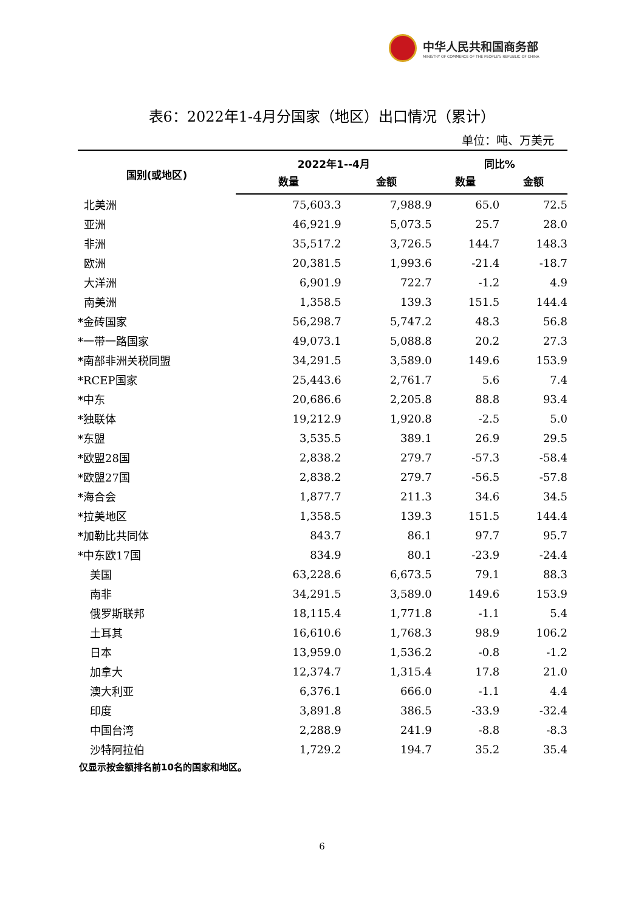中华人民共和国商务部
MINISTRY OF COMMERCE OF THE PEOPLE'S REPUBLIC OF CHINA
表6：2022年1-4月分国家（地区）出口情况（累计）
单位：吨、万美元
| 国别(或地区) | 2022年1--4月 | | 同比% | |
| --- | --- | --- | --- | --- |
| | 数量 | 金额 | 数量 | 金额 |
| 北美洲 | 75,603.3 | 7,988.9 | 65.0 | 72.5 |
| 亚洲 | 46,921.9 | 5,073.5 | 25.7 | 28.0 |
| 非洲 | 35,517.2 | 3,726.5 | 144.7 | 148.3 |
| 欧洲 | 20,381.5 | 1,993.6 | -21.4 | -18.7 |
| 大洋洲 | 6,901.9 | 722.7 | -1.2 | 4.9 |
| 南美洲 | 1,358.5 | 139.3 | 151.5 | 144.4 |
| *金砖国家 | 56,298.7 | 5,747.2 | 48.3 | 56.8 |
| *一带一路国家 | 49,073.1 | 5,088.8 | 20.2 | 27.3 |
| *南部非洲关税同盟 | 34,291.5 | 3,589.0 | 149.6 | 153.9 |
| *RCEP国家 | 25,443.6 | 2,761.7 | 5.6 | 7.4 |
| *中东 | 20,686.6 | 2,205.8 | 88.8 | 93.4 |
| *独联体 | 19,212.9 | 1,920.8 | -2.5 | 5.0 |
| *东盟 | 3,535.5 | 389.1 | 26.9 | 29.5 |
| *欧盟28国 | 2,838.2 | 279.7 | -57.3 | -58.4 |
| *欧盟27国 | 2,838.2 | 279.7 | -56.5 | -57.8 |
| *海合会 | 1,877.7 | 211.3 | 34.6 | 34.5 |
| *拉美地区 | 1,358.5 | 139.3 | 151.5 | 144.4 |
| *加勒比共同体 | 843.7 | 86.1 | 97.7 | 95.7 |
| *中东欧17国 | 834.9 | 80.1 | -23.9 | -24.4 |
| 美国 | 63,228.6 | 6,673.5 | 79.1 | 88.3 |
| 南非 | 34,291.5 | 3,589.0 | 149.6 | 153.9 |
| 俄罗斯联邦 | 18,115.4 | 1,771.8 | -1.1 | 5.4 |
| 土耳其 | 16,610.6 | 1,768.3 | 98.9 | 106.2 |
| 日本 | 13,959.0 | 1,536.2 | -0.8 | -1.2 |
| 加拿大 | 12,374.7 | 1,315.4 | 17.8 | 21.0 |
| 澳大利亚 | 6,376.1 | 666.0 | -1.1 | 4.4 |
| 印度 | 3,891.8 | 386.5 | -33.9 | -32.4 |
| 中国台湾 | 2,288.9 | 241.9 | -8.8 | -8.3 |
| 沙特阿拉伯 | 1,729.2 | 194.7 | 35.2 | 35.4 |
仅显示按金额排名前10名的国家和地区。
6